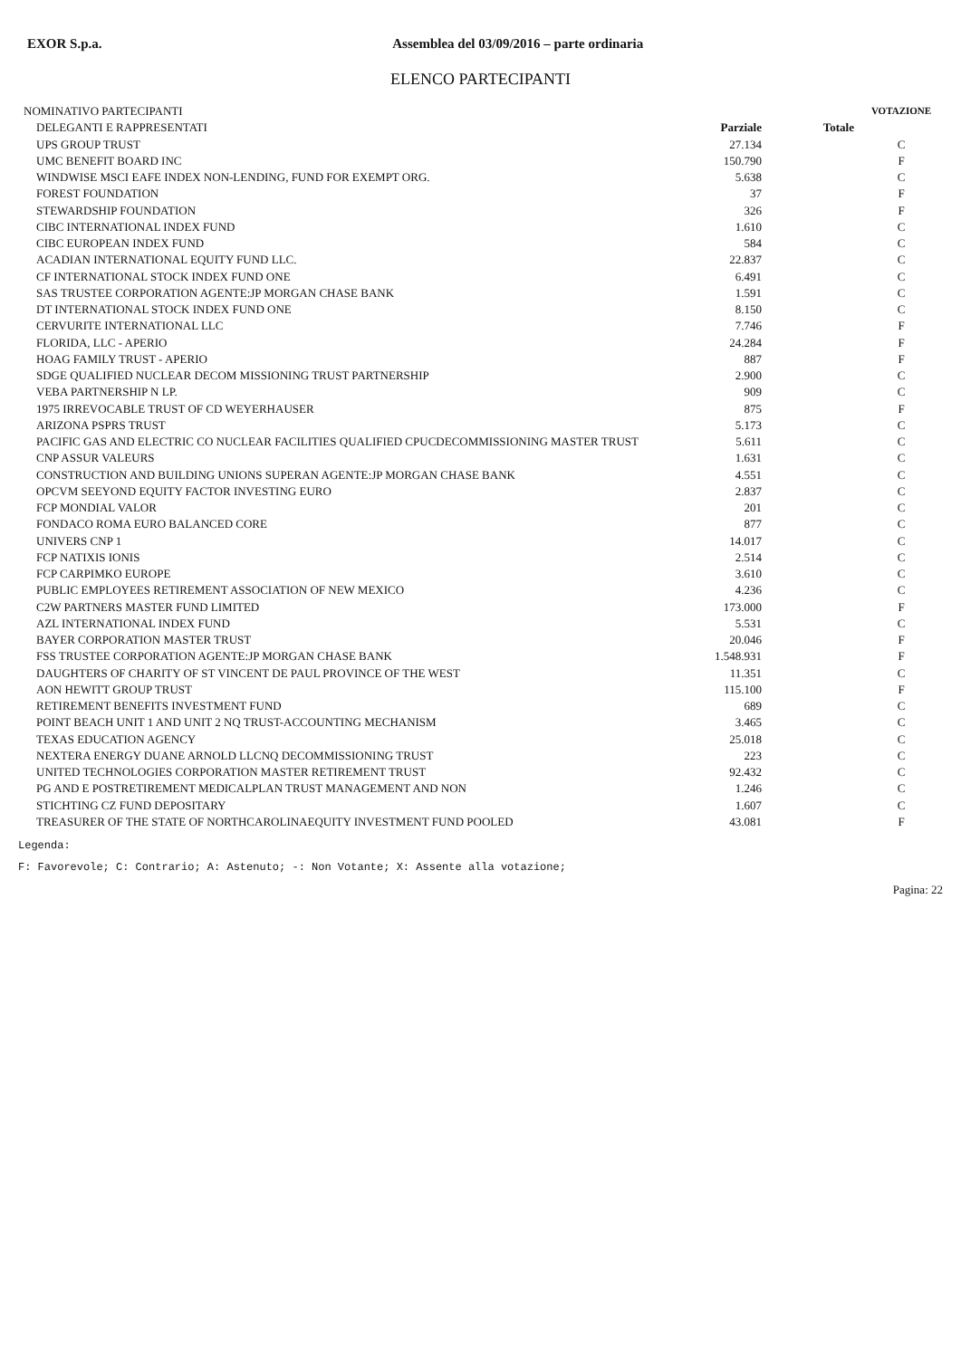EXOR S.p.a. Assemblea del 03/09/2016 – parte ordinaria
ELENCO PARTECIPANTI
| NOMINATIVO PARTECIPANTI | | | VOTAZIONE |
| --- | --- | --- | --- |
| DELEGANTI E RAPPRESENTATI | Parziale | Totale | |
| UPS GROUP TRUST | 27.134 | | C |
| UMC BENEFIT BOARD INC | 150.790 | | F |
| WINDWISE MSCI EAFE INDEX NON-LENDING, FUND FOR EXEMPT ORG. | 5.638 | | C |
| FOREST FOUNDATION | 37 | | F |
| STEWARDSHIP FOUNDATION | 326 | | F |
| CIBC INTERNATIONAL INDEX FUND | 1.610 | | C |
| CIBC EUROPEAN INDEX FUND | 584 | | C |
| ACADIAN INTERNATIONAL EQUITY FUND LLC. | 22.837 | | C |
| CF INTERNATIONAL STOCK INDEX FUND ONE | 6.491 | | C |
| SAS TRUSTEE CORPORATION AGENTE:JP MORGAN CHASE BANK | 1.591 | | C |
| DT INTERNATIONAL STOCK INDEX FUND ONE | 8.150 | | C |
| CERVURITE INTERNATIONAL LLC | 7.746 | | F |
| FLORIDA, LLC - APERIO | 24.284 | | F |
| HOAG FAMILY TRUST - APERIO | 887 | | F |
| SDGE QUALIFIED NUCLEAR DECOM MISSIONING TRUST PARTNERSHIP | 2.900 | | C |
| VEBA PARTNERSHIP N LP. | 909 | | C |
| 1975 IRREVOCABLE TRUST OF CD WEYERHAUSER | 875 | | F |
| ARIZONA PSPRS TRUST | 5.173 | | C |
| PACIFIC GAS AND ELECTRIC CO NUCLEAR FACILITIES QUALIFIED CPUCDECOMMISSIONING MASTER TRUST | 5.611 | | C |
| CNP ASSUR VALEURS | 1.631 | | C |
| CONSTRUCTION AND BUILDING UNIONS SUPERAN AGENTE:JP MORGAN CHASE BANK | 4.551 | | C |
| OPCVM SEEYOND EQUITY FACTOR INVESTING EURO | 2.837 | | C |
| FCP MONDIAL VALOR | 201 | | C |
| FONDACO ROMA EURO BALANCED CORE | 877 | | C |
| UNIVERS CNP 1 | 14.017 | | C |
| FCP NATIXIS IONIS | 2.514 | | C |
| FCP CARPIMKO EUROPE | 3.610 | | C |
| PUBLIC EMPLOYEES RETIREMENT ASSOCIATION OF NEW MEXICO | 4.236 | | C |
| C2W PARTNERS MASTER FUND LIMITED | 173.000 | | F |
| AZL INTERNATIONAL INDEX FUND | 5.531 | | C |
| BAYER CORPORATION MASTER TRUST | 20.046 | | F |
| FSS TRUSTEE CORPORATION AGENTE:JP MORGAN CHASE BANK | 1.548.931 | | F |
| DAUGHTERS OF CHARITY OF ST VINCENT DE PAUL PROVINCE OF THE WEST | 11.351 | | C |
| AON HEWITT GROUP TRUST | 115.100 | | F |
| RETIREMENT BENEFITS INVESTMENT FUND | 689 | | C |
| POINT BEACH UNIT 1 AND UNIT 2 NQ TRUST-ACCOUNTING MECHANISM | 3.465 | | C |
| TEXAS EDUCATION AGENCY | 25.018 | | C |
| NEXTERA ENERGY DUANE ARNOLD LLCNQ DECOMMISSIONING TRUST | 223 | | C |
| UNITED TECHNOLOGIES CORPORATION MASTER RETIREMENT TRUST | 92.432 | | C |
| PG AND E POSTRETIREMENT MEDICALPLAN TRUST MANAGEMENT AND NON | 1.246 | | C |
| STICHTING CZ FUND DEPOSITARY | 1.607 | | C |
| TREASURER OF THE STATE OF NORTHCAROLINAEQUITY INVESTMENT FUND POOLED | 43.081 | | F |
Legenda:
F: Favorevole; C: Contrario; A: Astenuto; -: Non Votante; X: Assente alla votazione;
Pagina: 22